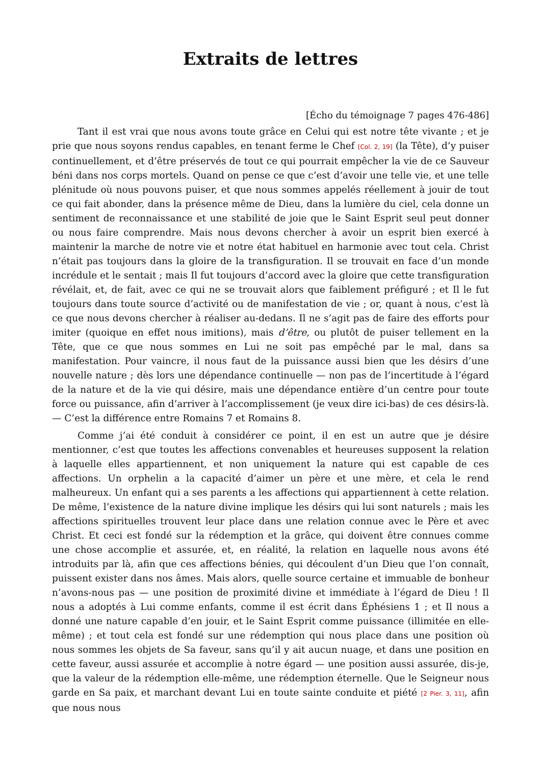Extraits de lettres
[Écho du témoignage 7 pages 476-486]
Tant il est vrai que nous avons toute grâce en Celui qui est notre tête vivante ; et je prie que nous soyons rendus capables, en tenant ferme le Chef [Col. 2, 19] (la Tête), d’y puiser continuellement, et d’être préservés de tout ce qui pourrait empêcher la vie de ce Sauveur béni dans nos corps mortels. Quand on pense ce que c’est d’avoir une telle vie, et une telle plénitude où nous pouvons puiser, et que nous sommes appelés réellement à jouir de tout ce qui fait abonder, dans la présence même de Dieu, dans la lumière du ciel, cela donne un sentiment de reconnaissance et une stabilité de joie que le Saint Esprit seul peut donner ou nous faire comprendre. Mais nous devons chercher à avoir un esprit bien exercé à maintenir la marche de notre vie et notre état habituel en harmonie avec tout cela. Christ n’était pas toujours dans la gloire de la transfiguration. Il se trouvait en face d’un monde incrédule et le sentait ; mais Il fut toujours d’accord avec la gloire que cette transfiguration révélait, et, de fait, avec ce qui ne se trouvait alors que faiblement préfiguré ; et Il le fut toujours dans toute source d’activité ou de manifestation de vie ; or, quant à nous, c’est là ce que nous devons chercher à réaliser au-dedans. Il ne s’agit pas de faire des efforts pour imiter (quoique en effet nous imitions), mais d’être, ou plutôt de puiser tellement en la Tête, que ce que nous sommes en Lui ne soit pas empêché par le mal, dans sa manifestation. Pour vaincre, il nous faut de la puissance aussi bien que les désirs d’une nouvelle nature ; dès lors une dépendance continuelle — non pas de l’incertitude à l’égard de la nature et de la vie qui désire, mais une dépendance entière d’un centre pour toute force ou puissance, afin d’arriver à l’accomplissement (je veux dire ici-bas) de ces désirs-là. — C’est la différence entre Romains 7 et Romains 8.
Comme j’ai été conduit à considérer ce point, il en est un autre que je désire mentionner, c’est que toutes les affections convenables et heureuses supposent la relation à laquelle elles appartiennent, et non uniquement la nature qui est capable de ces affections. Un orphelin a la capacité d’aimer un père et une mère, et cela le rend malheureux. Un enfant qui a ses parents a les affections qui appartiennent à cette relation. De même, l’existence de la nature divine implique les désirs qui lui sont naturels ; mais les affections spirituelles trouvent leur place dans une relation connue avec le Père et avec Christ. Et ceci est fondé sur la rédemption et la grâce, qui doivent être connues comme une chose accomplie et assurée, et, en réalité, la relation en laquelle nous avons été introduits par là, afin que ces affections bénies, qui découlent d’un Dieu que l’on connaît, puissent exister dans nos âmes. Mais alors, quelle source certaine et immuable de bonheur n’avons-nous pas — une position de proximité divine et immédiate à l’égard de Dieu ! Il nous a adoptés à Lui comme enfants, comme il est écrit dans Éphésiens 1 ; et Il nous a donné une nature capable d’en jouir, et le Saint Esprit comme puissance (illimitée en elle-même) ; et tout cela est fondé sur une rédemption qui nous place dans une position où nous sommes les objets de Sa faveur, sans qu’il y ait aucun nuage, et dans une position en cette faveur, aussi assurée et accomplie à notre égard — une position aussi assurée, dis-je, que la valeur de la rédemption elle-même, une rédemption éternelle. Que le Seigneur nous garde en Sa paix, et marchant devant Lui en toute sainte conduite et piété [2 Pier. 3, 11], afin que nous nous